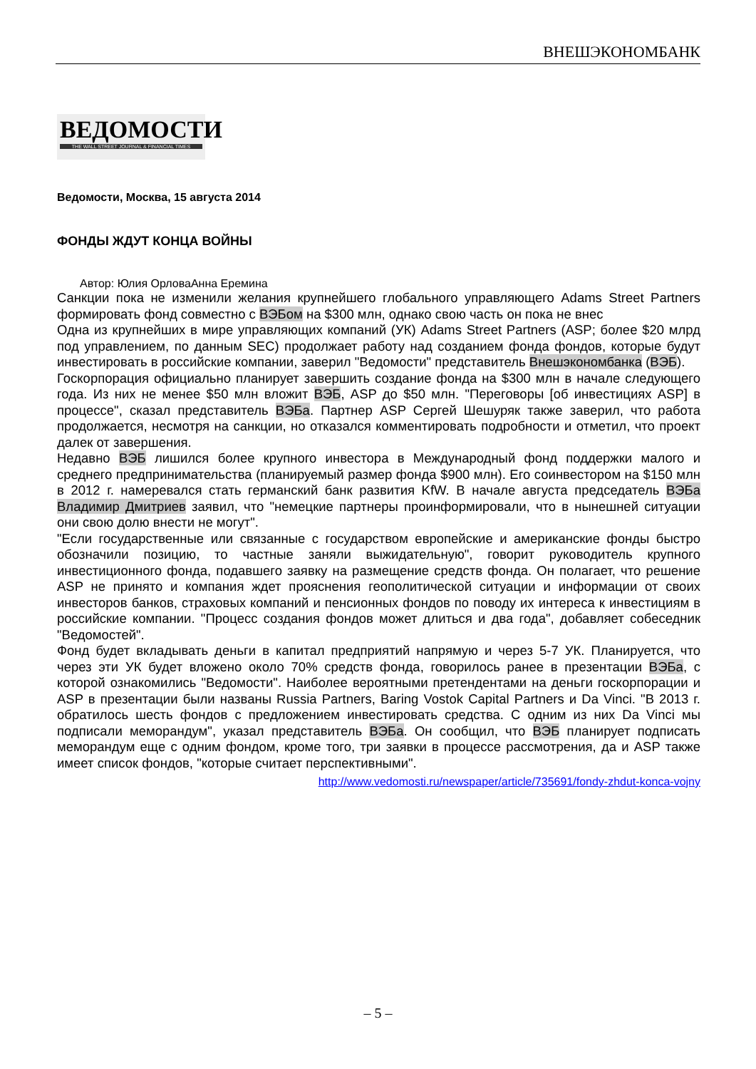ВНЕШЭКОНОМБАНК
ВЕДОМОСТИ
THE WALL STREET JOURNAL & FINANCIAL TIMES
Ведомости, Москва, 15 августа 2014
ФОНДЫ ЖДУТ КОНЦА ВОЙНЫ
Автор: Юлия ОрловаАнна Еремина
Санкции пока не изменили желания крупнейшего глобального управляющего Adams Street Partners формировать фонд совместно с ВЭБом на $300 млн, однако свою часть он пока не внес
Одна из крупнейших в мире управляющих компаний (УК) Adams Street Partners (ASP; более $20 млрд под управлением, по данным SEC) продолжает работу над созданием фонда фондов, которые будут инвестировать в российские компании, заверил "Ведомости" представитель Внешэкономбанка (ВЭБ).
Госкорпорация официально планирует завершить создание фонда на $300 млн в начале следующего года. Из них не менее $50 млн вложит ВЭБ, ASP до $50 млн. "Переговоры [об инвестициях ASP] в процессе", сказал представитель ВЭБа. Партнер ASP Сергей Шешуряк также заверил, что работа продолжается, несмотря на санкции, но отказался комментировать подробности и отметил, что проект далек от завершения.
Недавно ВЭБ лишился более крупного инвестора в Международный фонд поддержки малого и среднего предпринимательства (планируемый размер фонда $900 млн). Его соинвестором на $150 млн в 2012 г. намеревался стать германский банк развития KfW. В начале августа председатель ВЭБа Владимир Дмитриев заявил, что "немецкие партнеры проинформировали, что в нынешней ситуации они свою долю внести не могут".
"Если государственные или связанные с государством европейские и американские фонды быстро обозначили позицию, то частные заняли выжидательную", говорит руководитель крупного инвестиционного фонда, подавшего заявку на размещение средств фонда. Он полагает, что решение ASP не принято и компания ждет прояснения геополитической ситуации и информации от своих инвесторов банков, страховых компаний и пенсионных фондов по поводу их интереса к инвестициям в российские компании. "Процесс создания фондов может длиться и два года", добавляет собеседник "Ведомостей".
Фонд будет вкладывать деньги в капитал предприятий напрямую и через 5-7 УК. Планируется, что через эти УК будет вложено около 70% средств фонда, говорилось ранее в презентации ВЭБа, с которой ознакомились "Ведомости". Наиболее вероятными претендентами на деньги госкорпорации и ASP в презентации были названы Russia Partners, Baring Vostok Capital Partners и Da Vinci. "В 2013 г. обратилось шесть фондов с предложением инвестировать средства. С одним из них Da Vinci мы подписали меморандум", указал представитель ВЭБа. Он сообщил, что ВЭБ планирует подписать меморандум еще с одним фондом, кроме того, три заявки в процессе рассмотрения, да и ASP также имеет список фондов, "которые считает перспективными".
http://www.vedomosti.ru/newspaper/article/735691/fondy-zhdut-konca-vojny
– 5 –